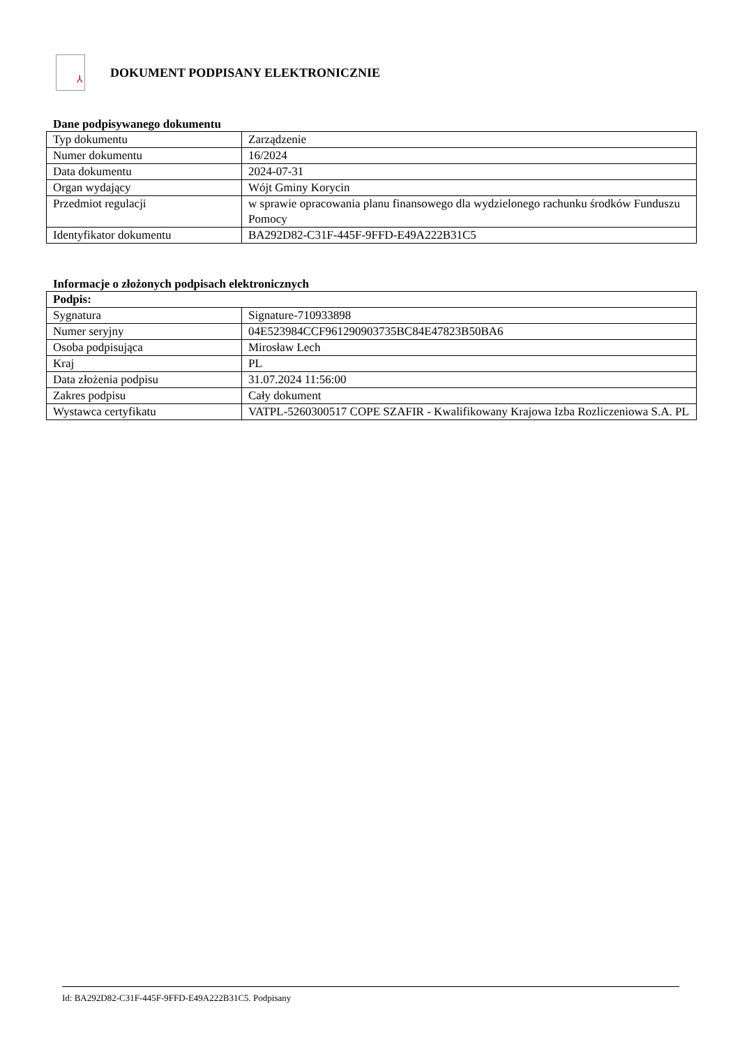⅄
DOKUMENT PODPISANY ELEKTRONICZNIE
Dane podpisywanego dokumentu
| Typ dokumentu | Zarządzenie |
| Numer dokumentu | 16/2024 |
| Data dokumentu | 2024-07-31 |
| Organ wydający | Wójt Gminy Korycin |
| Przedmiot regulacji | w sprawie opracowania planu finansowego dla wydzielonego rachunku środków Funduszu Pomocy |
| Identyfikator dokumentu | BA292D82-C31F-445F-9FFD-E49A222B31C5 |
Informacje o złożonych podpisach elektronicznych
| Podpis: | |
| --- | --- |
| Sygnatura | Signature-710933898 |
| Numer seryjny | 04E523984CCF961290903735BC84E47823B50BA6 |
| Osoba podpisująca | Mirosław Lech |
| Kraj | PL |
| Data złożenia podpisu | 31.07.2024 11:56:00 |
| Zakres podpisu | Cały dokument |
| Wystawca certyfikatu | VATPL-5260300517 COPE SZAFIR - Kwalifikowany Krajowa Izba Rozliczeniowa S.A. PL |
Id: BA292D82-C31F-445F-9FFD-E49A222B31C5. Podpisany